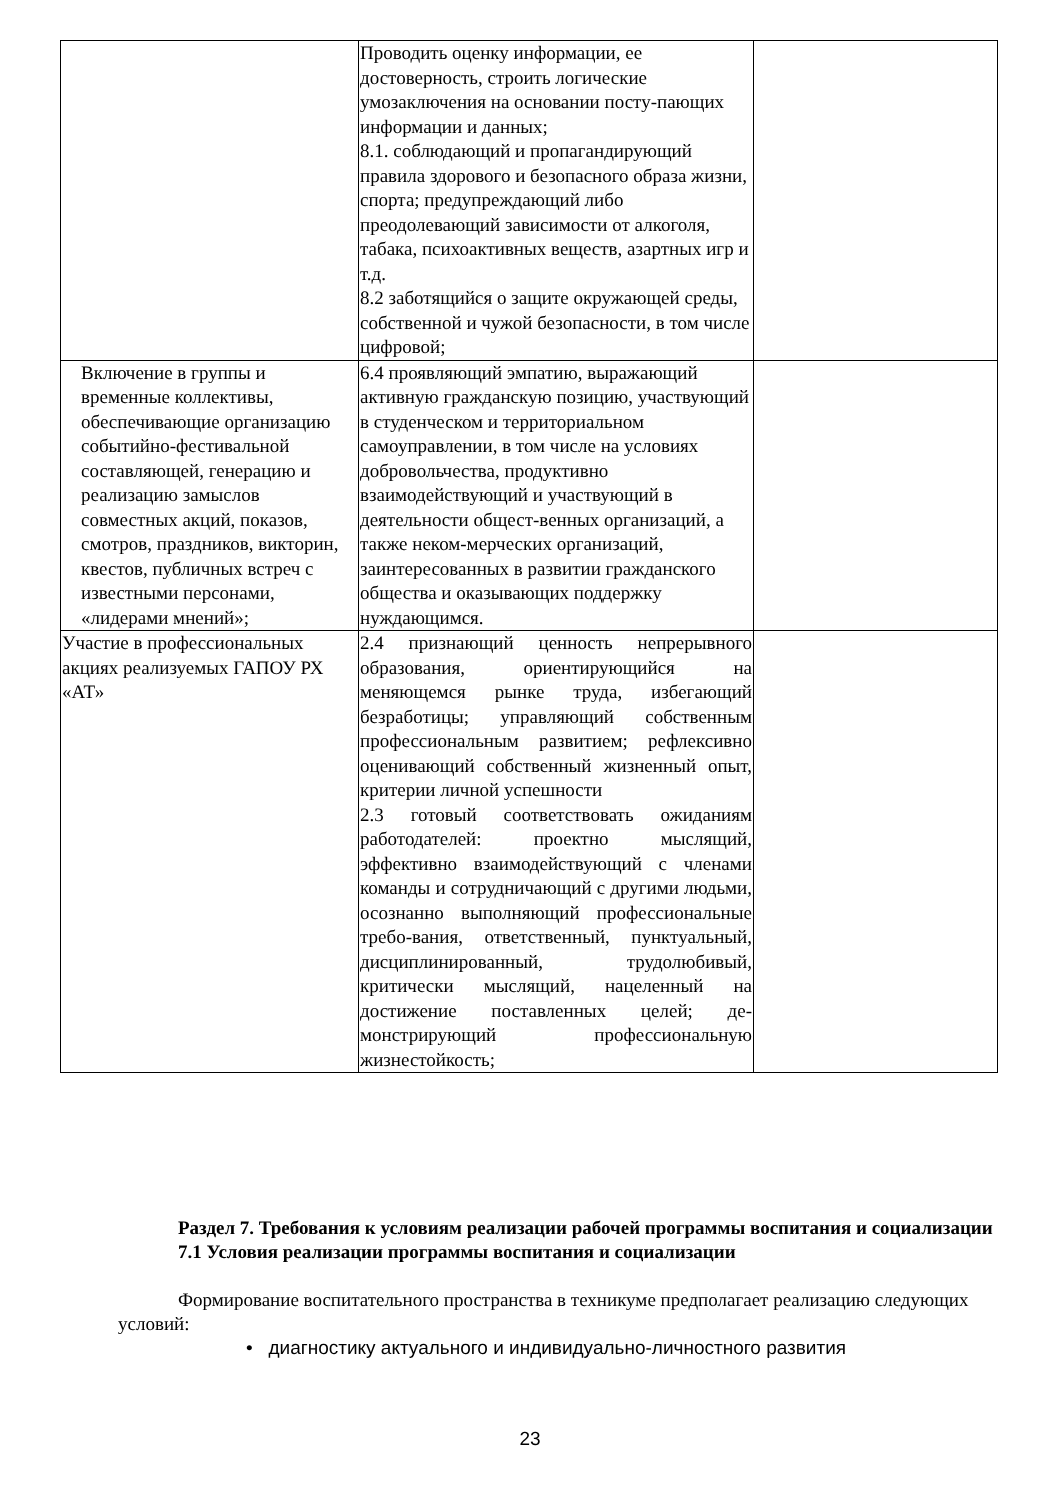| | Проводить оценку информации, ее достоверность, строить логические умозаключения на основании посту-пающих информации и данных; 8.1. соблюдающий и пропагандирующий правила здорового и безопасного образа жизни, спорта; предупреждающий либо преодолевающий зависимости от алкоголя, табака, психоактивных веществ, азартных игр и т.д. 8.2 заботящийся о защите окружающей среды, собственной и чужой безопасности, в том числе цифровой; | |
| Включение в группы и временные коллективы, обеспечивающие организацию событийно-фестивальной составляющей, генерацию и реализацию замыслов совместных акций, показов, смотров, праздников, викторин, квестов, публичных встреч с известными персонами, «лидерами мнений»; | 6.4 проявляющий эмпатию, выражающий активную гражданскую позицию, участвующий в студенческом и территориальном самоуправлении, в том числе на условиях добровольчества, продуктивно взаимодействующий и участвующий в деятельности общест-венных организаций, а также неком-мерческих организаций, заинтересованных в развитии гражданского общества и оказывающих поддержку нуждающимся. | |
| Участие в профессиональных акциях реализуемых ГАПОУ РХ «АТ» | 2.4 признающий ценность непрерывного образования, ориентирующийся на меняющемся рынке труда, избегающий безработицы; управляющий собственным профессиональным развитием; рефлексивно оценивающий собственный жизненный опыт, критерии личной успешности 2.3 готовый соответствовать ожиданиям работодателей: проектно мыслящий, эффективно взаимодействующий с членами команды и сотрудничающий с другими людьми, осознанно выполняющий профессиональные требо-вания, ответственный, пунктуальный, дисциплинированный, трудолюбивый, критически мыслящий, нацеленный на достижение поставленных целей; де-монстрирующий профессиональную жизнестойкость; | |
Раздел 7. Требования к условиям реализации рабочей программы воспитания и социализации
7.1 Условия реализации программы воспитания и социализации
Формирование воспитательного пространства в техникуме предполагает реализацию следующих условий:
• диагностику актуального и индивидуально-личностного развития
23